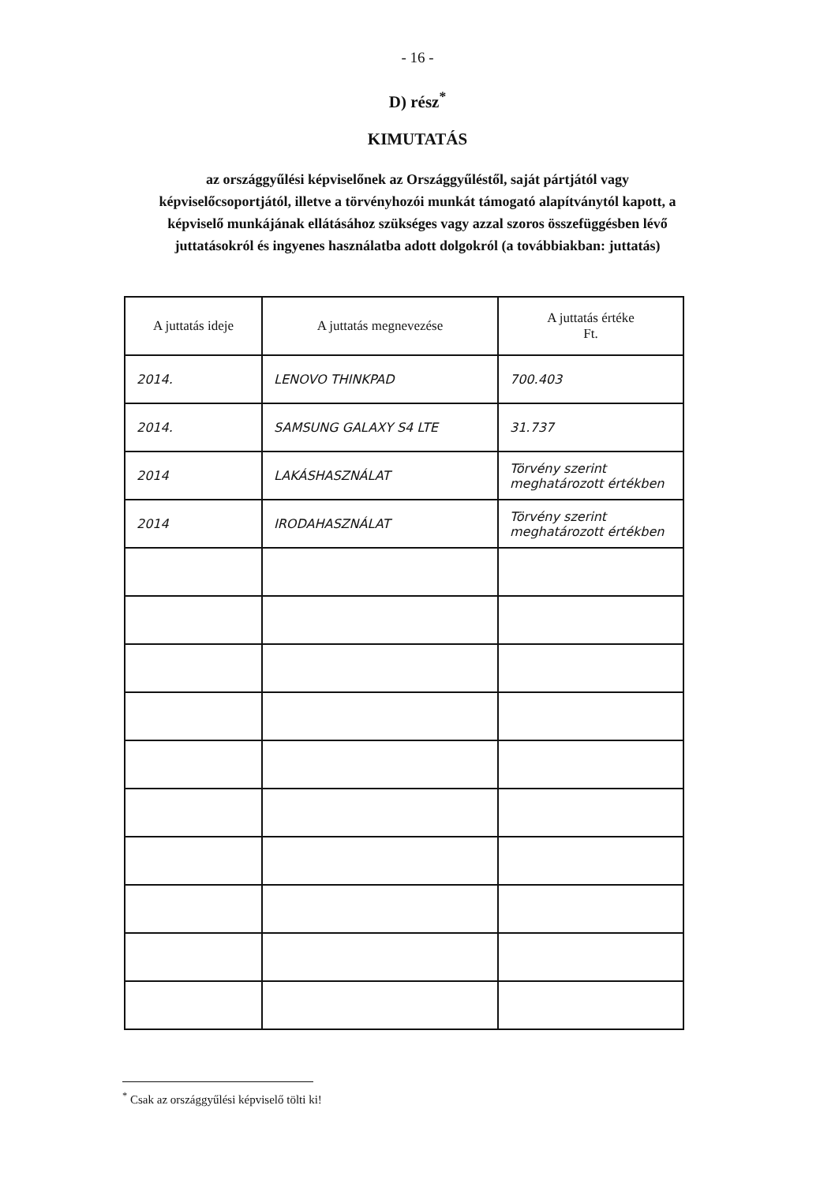- 16 -
D) rész<sup>*</sup>
KIMUTATÁS
az országgyűlési képviselőnek az Országgyűléstől, saját pártjától vagy képviselőcsoportjától, illetve a törvényhozói munkát támogató alapítványtól kapott, a képviselő munkájának ellátásához szükséges vagy azzal szoros összefüggésben lévő juttatásokról és ingyenes használatba adott dolgokról (a továbbiakban: juttatás)
| A juttatás ideje | A juttatás megnevezése | A juttatás értéke Ft. |
| --- | --- | --- |
| 2014. | LENOVO THINKPAD | 700.403 |
| 2014. | SAMSUNG GALAXY S4 LTE | 31.737 |
| 2014 | LAKÁSHASZNÁLAT | Törvény szerint meghatározott értékben |
| 2014 | IRODAHASZNÁLAT | Törvény szerint meghatározott értékben |
<sup>*</sup> Csak az országgyűlési képviselő tölti ki!